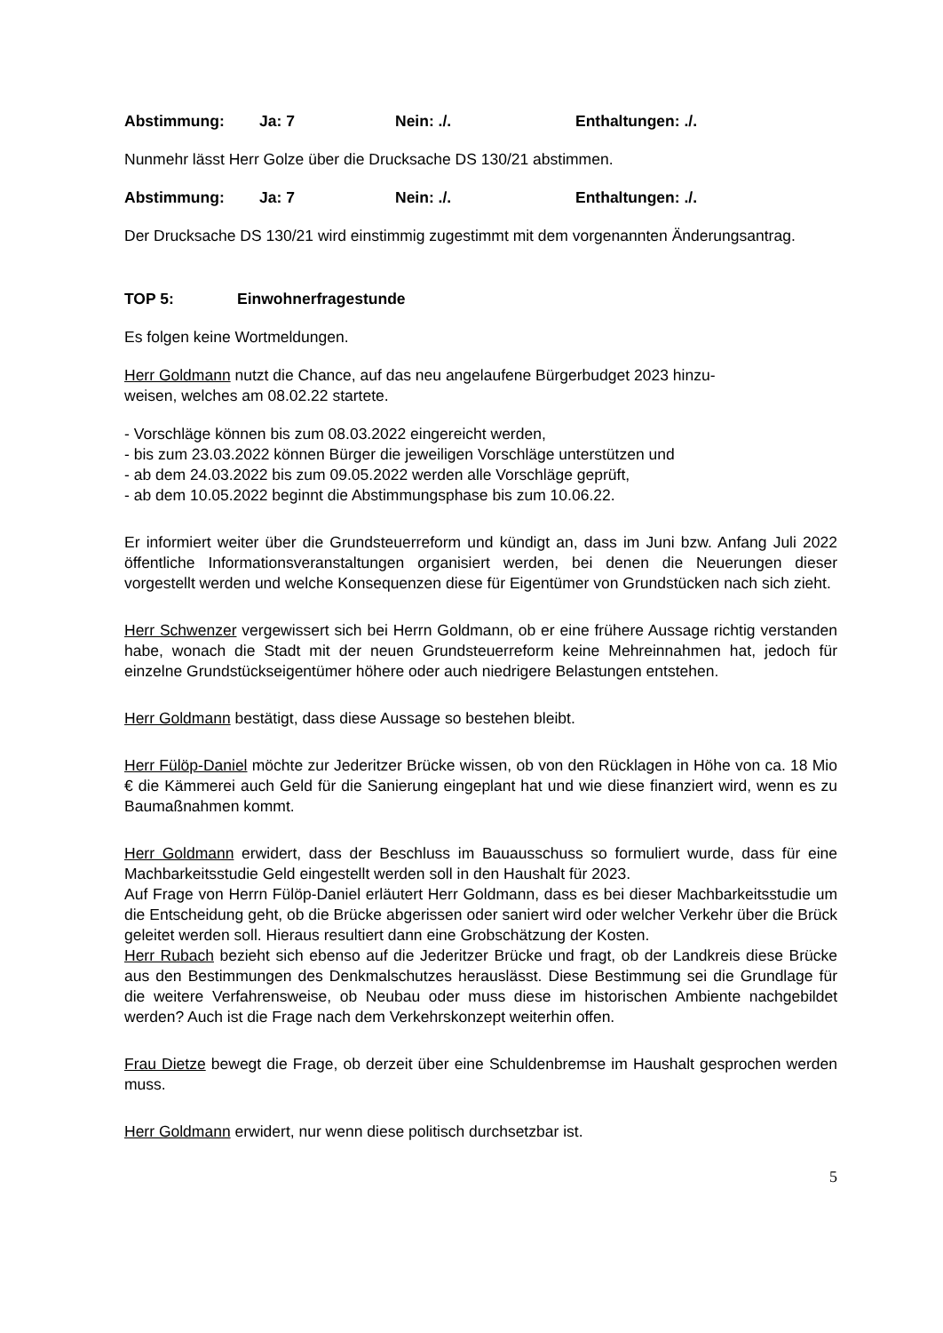Abstimmung: Ja: 7 Nein: ./. Enthaltungen: ./.
Nunmehr lässt Herr Golze über die Drucksache DS 130/21 abstimmen.
Abstimmung: Ja: 7 Nein: ./. Enthaltungen: ./.
Der Drucksache DS 130/21 wird einstimmig zugestimmt mit dem vorgenannten Änderungsantrag.
TOP 5: Einwohnerfragestunde
Es folgen keine Wortmeldungen.
Herr Goldmann nutzt die Chance, auf das neu angelaufene Bürgerbudget 2023 hinzu-
weisen, welches am 08.02.22 startete.
- Vorschläge können bis zum 08.03.2022 eingereicht werden,
- bis zum 23.03.2022 können Bürger die jeweiligen Vorschläge unterstützen und
- ab dem 24.03.2022 bis zum 09.05.2022 werden alle Vorschläge geprüft,
- ab dem 10.05.2022 beginnt die Abstimmungsphase bis zum 10.06.22.
Er informiert weiter über die Grundsteuerreform und kündigt an, dass im Juni bzw. Anfang Juli 2022 öffentliche Informationsveranstaltungen organisiert werden, bei denen die Neuerungen dieser vorgestellt werden und welche Konsequenzen diese für Eigentümer von Grundstücken nach sich zieht.
Herr Schwenzer vergewissert sich bei Herrn Goldmann, ob er eine frühere Aussage richtig verstanden habe, wonach die Stadt mit der neuen Grundsteuerreform keine Mehreinnahmen hat, jedoch für einzelne Grundstückseigentümer höhere oder auch niedrigere Belastungen entstehen.
Herr Goldmann bestätigt, dass diese Aussage so bestehen bleibt.
Herr Fülöp-Daniel möchte zur Jederitzer Brücke wissen, ob von den Rücklagen in Höhe von ca. 18 Mio € die Kämmerei auch Geld für die Sanierung eingeplant hat und wie diese finanziert wird, wenn es zu Baumaßnahmen kommt.
Herr Goldmann erwidert, dass der Beschluss im Bauausschuss so formuliert wurde, dass für eine Machbarkeitsstudie Geld eingestellt werden soll in den Haushalt für 2023.
Auf Frage von Herrn Fülöp-Daniel erläutert Herr Goldmann, dass es bei dieser Machbarkeitsstudie um die Entscheidung geht, ob die Brücke abgerissen oder saniert wird oder welcher Verkehr über die Brück geleitet werden soll. Hieraus resultiert dann eine Grobschätzung der Kosten.
Herr Rubach bezieht sich ebenso auf die Jederitzer Brücke und fragt, ob der Landkreis diese Brücke aus den Bestimmungen des Denkmalschutzes herauslässt. Diese Bestimmung sei die Grundlage für die weitere Verfahrensweise, ob Neubau oder muss diese im historischen Ambiente nachgebildet werden? Auch ist die Frage nach dem Verkehrskonzept weiterhin offen.
Frau Dietze bewegt die Frage, ob derzeit über eine Schuldenbremse im Haushalt gesprochen werden muss.
Herr Goldmann erwidert, nur wenn diese politisch durchsetzbar ist.
5